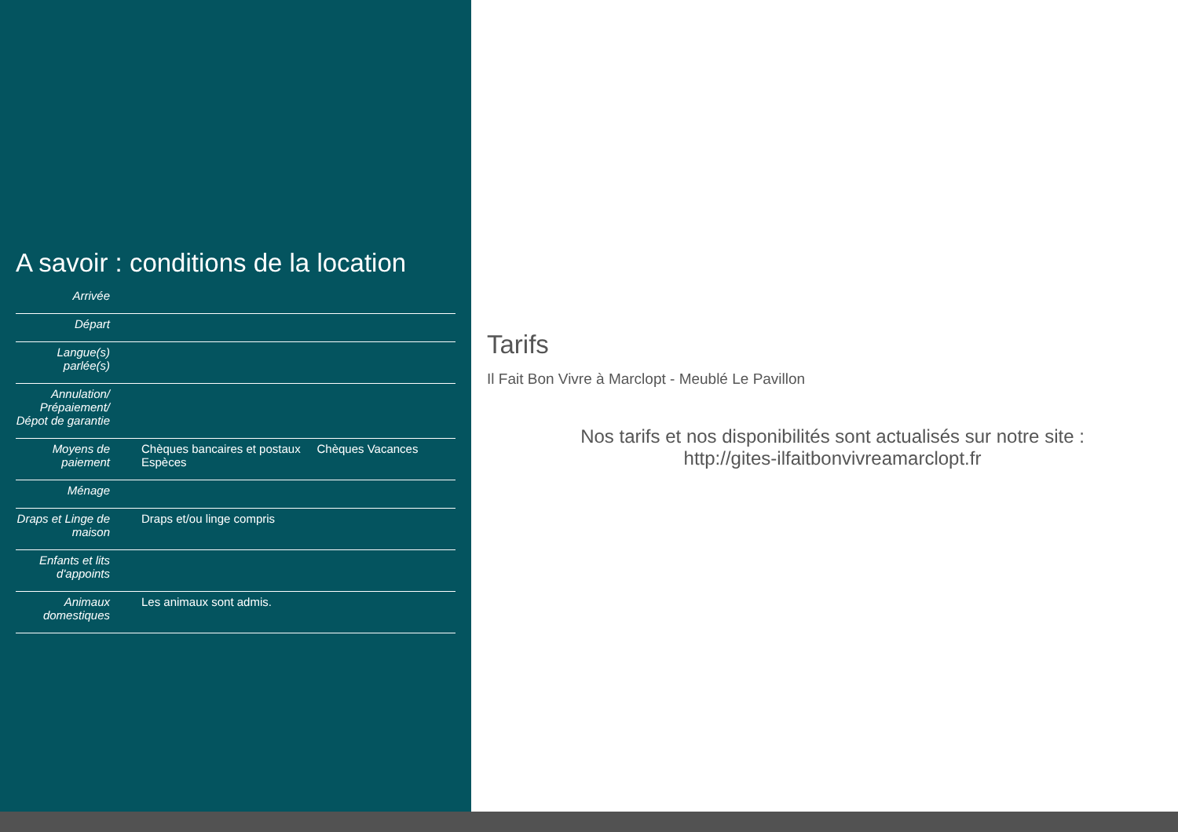A savoir : conditions de la location
| Arrivée | |
| Départ | |
| Langue(s) parlée(s) | |
| Annulation/ Prépaiement/ Dépot de garantie | |
| Moyens de paiement | Chèques bancaires et postaux Chèques Vacances Espèces |
| Ménage | |
| Draps et Linge de maison | Draps et/ou linge compris |
| Enfants et lits d'appoints | |
| Animaux domestiques | Les animaux sont admis. |
Tarifs
Il Fait Bon Vivre à Marclopt - Meublé Le Pavillon
Nos tarifs et nos disponibilités sont actualisés sur notre site :
http://gites-ilfaitbonvivreamarclopt.fr